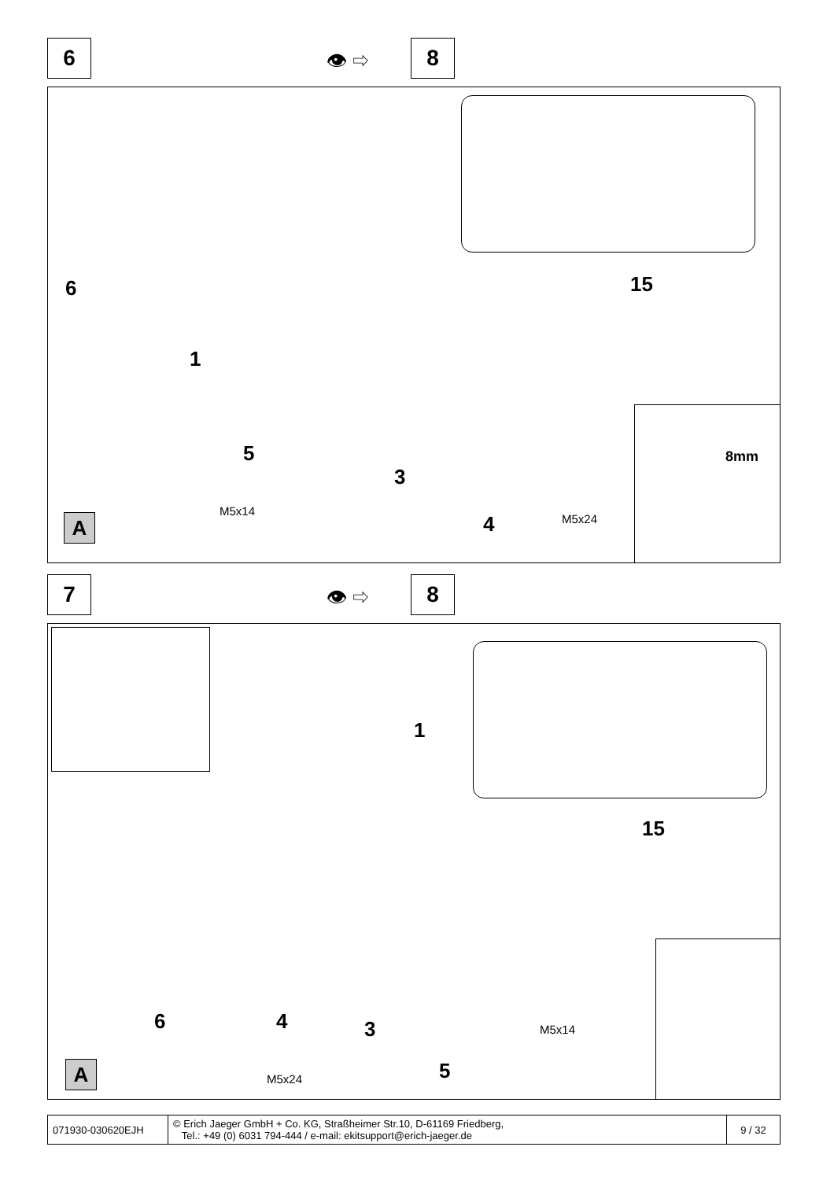6 👁 ⇨ 8
15
6
1
5
M5x14
3
4 M5x24
A
8mm
7 👁 ⇨ 8
1
15
6 4 3 M5x14
5
M5x24
A
| 071930-030620EJH | © Erich Jaeger GmbH + Co. KG, Straßheimer Str.10, D-61169 Friedberg, Tel.: +49 (0) 6031 794-444 / e-mail: ekitsupport@erich-jaeger.de | 9 / 32 |